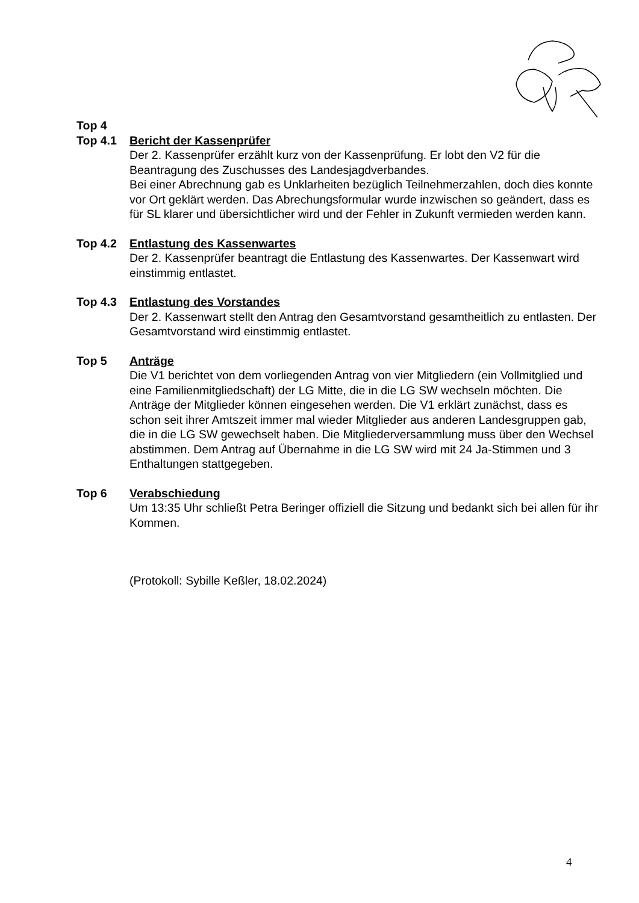Top 4
Top 4.1 Bericht der Kassenprüfer
Der 2. Kassenprüfer erzählt kurz von der Kassenprüfung. Er lobt den V2 für die Beantragung des Zuschusses des Landesjagdverbandes.
Bei einer Abrechnung gab es Unklarheiten bezüglich Teilnehmerzahlen, doch dies konnte vor Ort geklärt werden. Das Abrechungsformular wurde inzwischen so geändert, dass es für SL klarer und übersichtlicher wird und der Fehler in Zukunft vermieden werden kann.
Top 4.2 Entlastung des Kassenwartes
Der 2. Kassenprüfer beantragt die Entlastung des Kassenwartes. Der Kassenwart wird einstimmig entlastet.
Top 4.3 Entlastung des Vorstandes
Der 2. Kassenwart stellt den Antrag den Gesamtvorstand gesamtheitlich zu entlasten. Der Gesamtvorstand wird einstimmig entlastet.
Top 5 Anträge
Die V1 berichtet von dem vorliegenden Antrag von vier Mitgliedern (ein Vollmitglied und eine Familienmitgliedschaft) der LG Mitte, die in die LG SW wechseln möchten. Die Anträge der Mitglieder können eingesehen werden. Die V1 erklärt zunächst, dass es schon seit ihrer Amtszeit immer mal wieder Mitglieder aus anderen Landesgruppen gab, die in die LG SW gewechselt haben. Die Mitgliederversammlung muss über den Wechsel abstimmen. Dem Antrag auf Übernahme in die LG SW wird mit 24 Ja-Stimmen und 3 Enthaltungen stattgegeben.
Top 6 Verabschiedung
Um 13:35 Uhr schließt Petra Beringer offiziell die Sitzung und bedankt sich bei allen für ihr Kommen.
(Protokoll: Sybille Keßler, 18.02.2024)
4